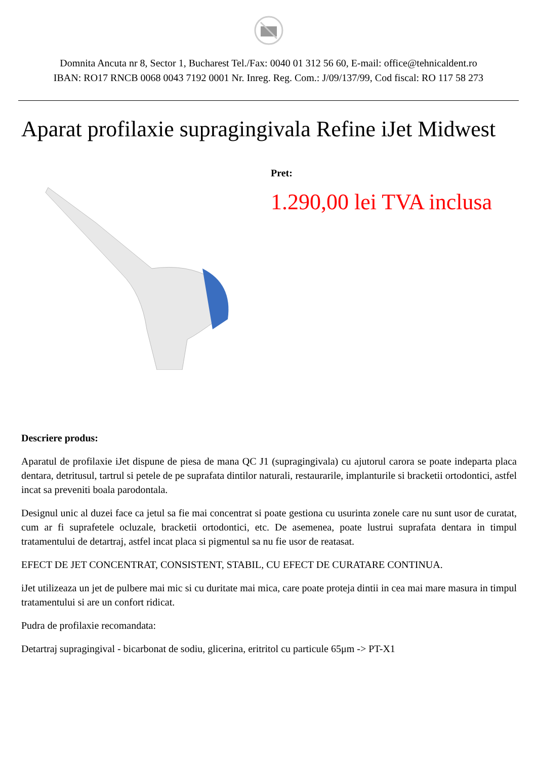Domnita Ancuta nr 8, Sector 1, Bucharest Tel./Fax: 0040 01 312 56 60, E-mail: office@tehnicaldent.ro
IBAN: RO17 RNCB 0068 0043 7192 0001 Nr. Inreg. Reg. Com.: J/09/137/99, Cod fiscal: RO 117 58 273
Aparat profilaxie supragingivala Refine iJet Midwest
Pret:
1.290,00 lei TVA inclusa
Descriere produs:
Aparatul de profilaxie iJet dispune de piesa de mana QC J1 (supragingivala) cu ajutorul carora se poate indeparta placa dentara, detritusul, tartrul si petele de pe suprafata dintilor naturali, restaurarile, implanturile si bracketii ortodontici, astfel incat sa preveniti boala parodontala.
Designul unic al duzei face ca jetul sa fie mai concentrat si poate gestiona cu usurinta zonele care nu sunt usor de curatat, cum ar fi suprafetele ocluzale, bracketii ortodontici, etc. De asemenea, poate lustrui suprafata dentara in timpul tratamentului de detartraj, astfel incat placa si pigmentul sa nu fie usor de reatasat.
EFECT DE JET CONCENTRAT, CONSISTENT, STABIL, CU EFECT DE CURATARE CONTINUA.
iJet utilizeaza un jet de pulbere mai mic si cu duritate mai mica, care poate proteja dintii in cea mai mare masura in timpul tratamentului si are un confort ridicat.
Pudra de profilaxie recomandata:
Detartraj supragingival - bicarbonat de sodiu, glicerina, eritritol cu particule 65μm -> PT-X1